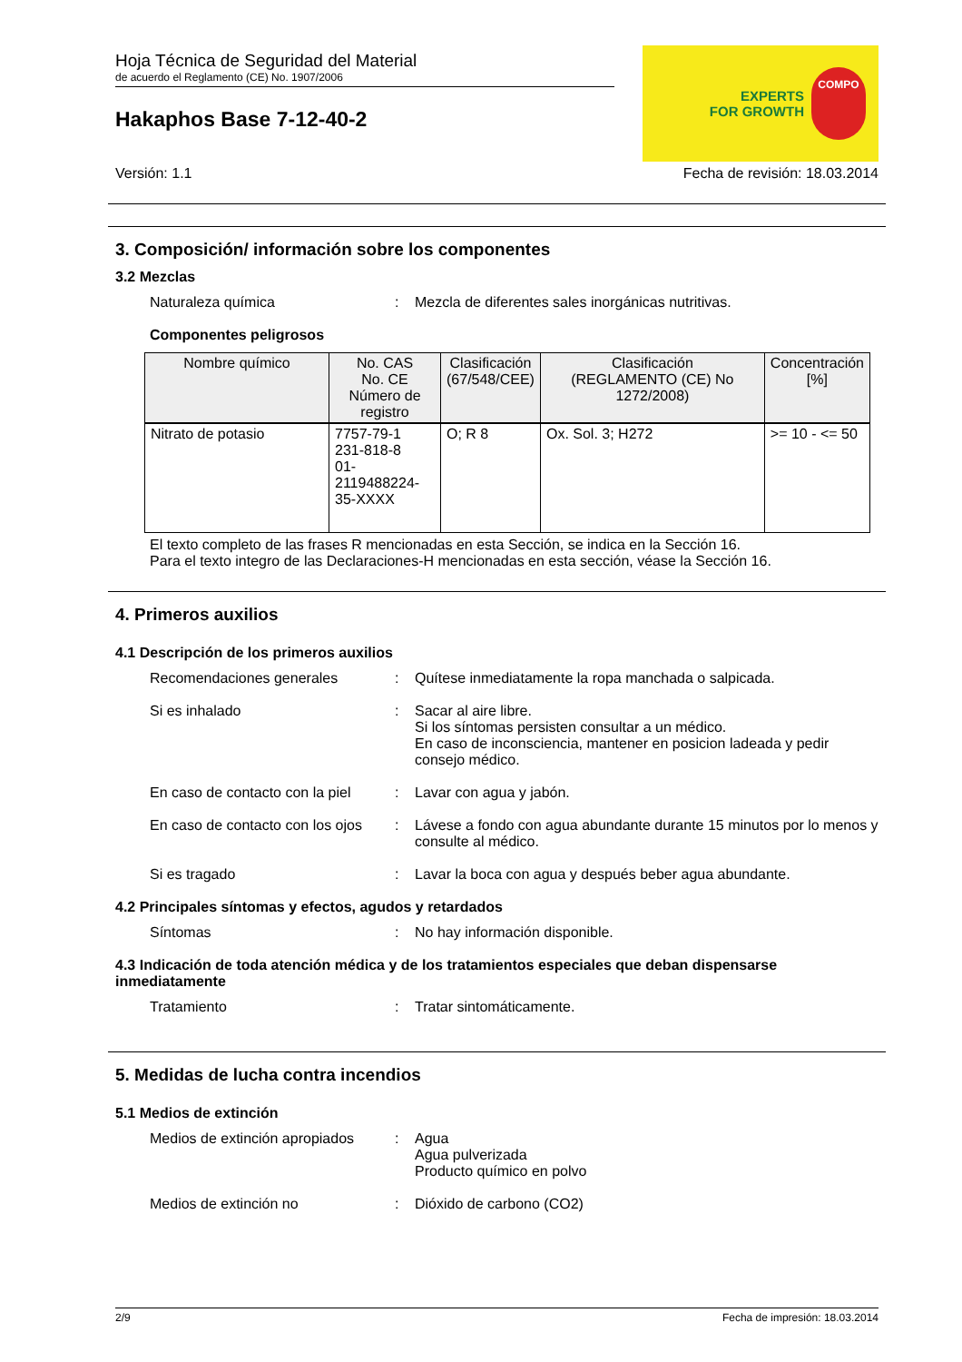Hoja Técnica de Seguridad del Material
de acuerdo el Reglamento (CE) No. 1907/2006
Hakaphos Base 7-12-40-2
EXPERTS
FOR GROWTH
COMPO
Versión: 1.1 Fecha de revisión: 18.03.2014
3. Composición/ información sobre los componentes
3.2 Mezclas
Naturaleza química : Mezcla de diferentes sales inorgánicas nutritivas.
Componentes peligrosos
| Nombre químico | No. CAS No. CE Número de registro | Clasificación (67/548/CEE) | Clasificación (REGLAMENTO (CE) No 1272/2008) | Concentración [%] |
| --- | --- | --- | --- | --- |
| Nitrato de potasio | 7757-79-1 231-818-8 01-2119488224-35-XXXX | O; R 8 | Ox. Sol. 3; H272 | >= 10 - <= 50 |
El texto completo de las frases R mencionadas en esta Sección, se indica en la Sección 16.
Para el texto integro de las Declaraciones-H mencionadas en esta sección, véase la Sección 16.
4. Primeros auxilios
4.1 Descripción de los primeros auxilios
Recomendaciones generales : Quítese inmediatamente la ropa manchada o salpicada.
Si es inhalado : Sacar al aire libre.
Si los síntomas persisten consultar a un médico.
En caso de inconsciencia, mantener en posicion ladeada y pedir consejo médico.
En caso de contacto con la piel
: Lavar con agua y jabón.
En caso de contacto con los ojos
: Lávese a fondo con agua abundante durante 15 minutos por lo menos y consulte al médico.
Si es tragado : Lavar la boca con agua y después beber agua abundante.
4.2 Principales síntomas y efectos, agudos y retardados
Síntomas : No hay información disponible.
4.3 Indicación de toda atención médica y de los tratamientos especiales que deban dispensarse inmediatamente
Tratamiento : Tratar sintomáticamente.
5. Medidas de lucha contra incendios
5.1 Medios de extinción
Medios de extinción apropiados
: Agua
Agua pulverizada
Producto químico en polvo
Medios de extinción no : Dióxido de carbono (CO2)
2/9 Fecha de impresión: 18.03.2014